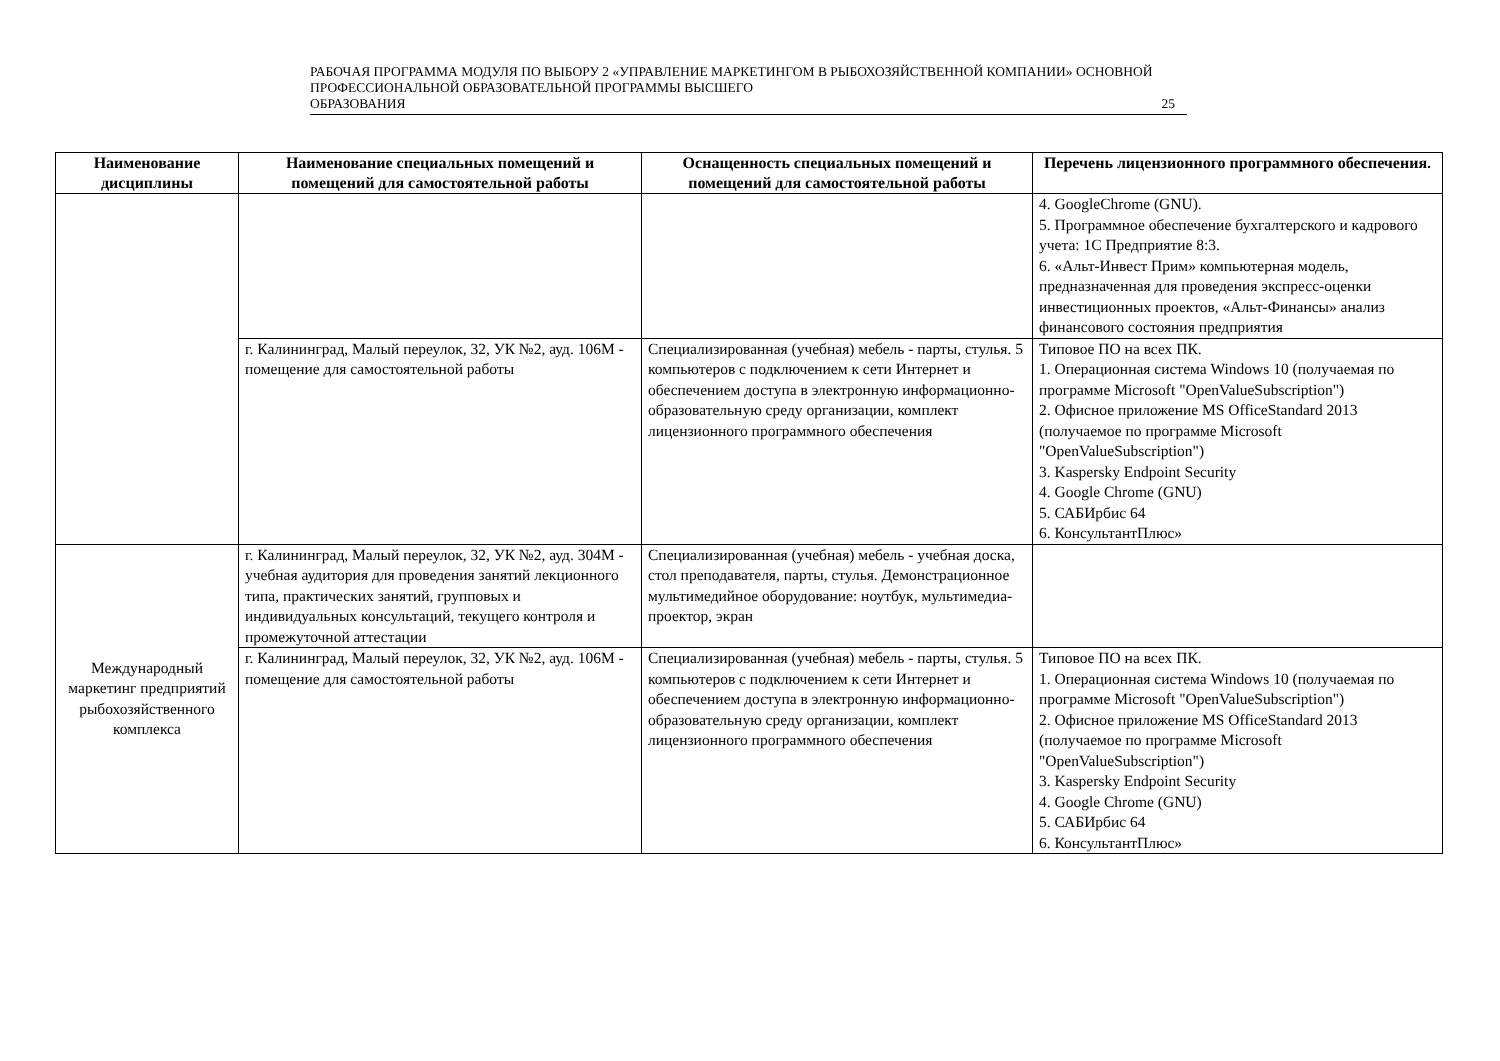РАБОЧАЯ ПРОГРАММА МОДУЛЯ ПО ВЫБОРУ 2 «УПРАВЛЕНИЕ МАРКЕТИНГОМ В РЫБОХОЗЯЙСТВЕННОЙ КОМПАНИИ» ОСНОВНОЙ ПРОФЕССИОНАЛЬНОЙ ОБРАЗОВАТЕЛЬНОЙ ПРОГРАММЫ ВЫСШЕГО
ОБРАЗОВАНИЯ 25
| Наименование дисциплины | Наименование специальных помещений и помещений для самостоятельной работы | Оснащенность специальных помещений и помещений для самостоятельной работы | Перечень лицензионного программного обеспечения. |
| --- | --- | --- | --- |
| | | | 4. GoogleChrome (GNU). 5. Программное обеспечение бухгалтерского и кадрового учета: 1С Предприятие 8:3. 6. «Альт-Инвест Прим» компьютерная модель, предназначенная для проведения экспресс-оценки инвестиционных проектов, «Альт-Финансы» анализ финансового состояния предприятия |
| | г. Калининград, Малый переулок, 32, УК №2, ауд. 106М - помещение для самостоятельной работы | Специализированная (учебная) мебель - парты, стулья. 5 компьютеров с подключением к сети Интернет и обеспечением доступа в электронную информационно-образовательную среду организации, комплект лицензионного программного обеспечения | Типовое ПО на всех ПК. 1. Операционная система Windows 10 (получаемая по программе Microsoft "OpenValueSubscription") 2. Офисное приложение MS OfficeStandard 2013 (получаемое по программе Microsoft "OpenValueSubscription") 3. Kaspersky Endpoint Security 4. Google Chrome (GNU) 5. САБИрбис 64 6. КонсультантПлюс» |
| Международный маркетинг предприятий рыбохозяйственного комплекса | г. Калининград, Малый переулок, 32, УК №2, ауд. 304М - учебная аудитория для проведения занятий лекционного типа, практических занятий, групповых и индивидуальных консультаций, текущего контроля и промежуточной аттестации | Специализированная (учебная) мебель - учебная доска, стол преподавателя, парты, стулья. Демонстрационное мультимедийное оборудование: ноутбук, мультимедиа-проектор, экран | |
| | г. Калининград, Малый переулок, 32, УК №2, ауд. 106М - помещение для самостоятельной работы | Специализированная (учебная) мебель - парты, стулья. 5 компьютеров с подключением к сети Интернет и обеспечением доступа в электронную информационно-образовательную среду организации, комплект лицензионного программного обеспечения | Типовое ПО на всех ПК. 1. Операционная система Windows 10 (получаемая по программе Microsoft "OpenValueSubscription") 2. Офисное приложение MS OfficeStandard 2013 (получаемое по программе Microsoft "OpenValueSubscription") 3. Kaspersky Endpoint Security 4. Google Chrome (GNU) 5. САБИрбис 64 6. КонсультантПлюс» |